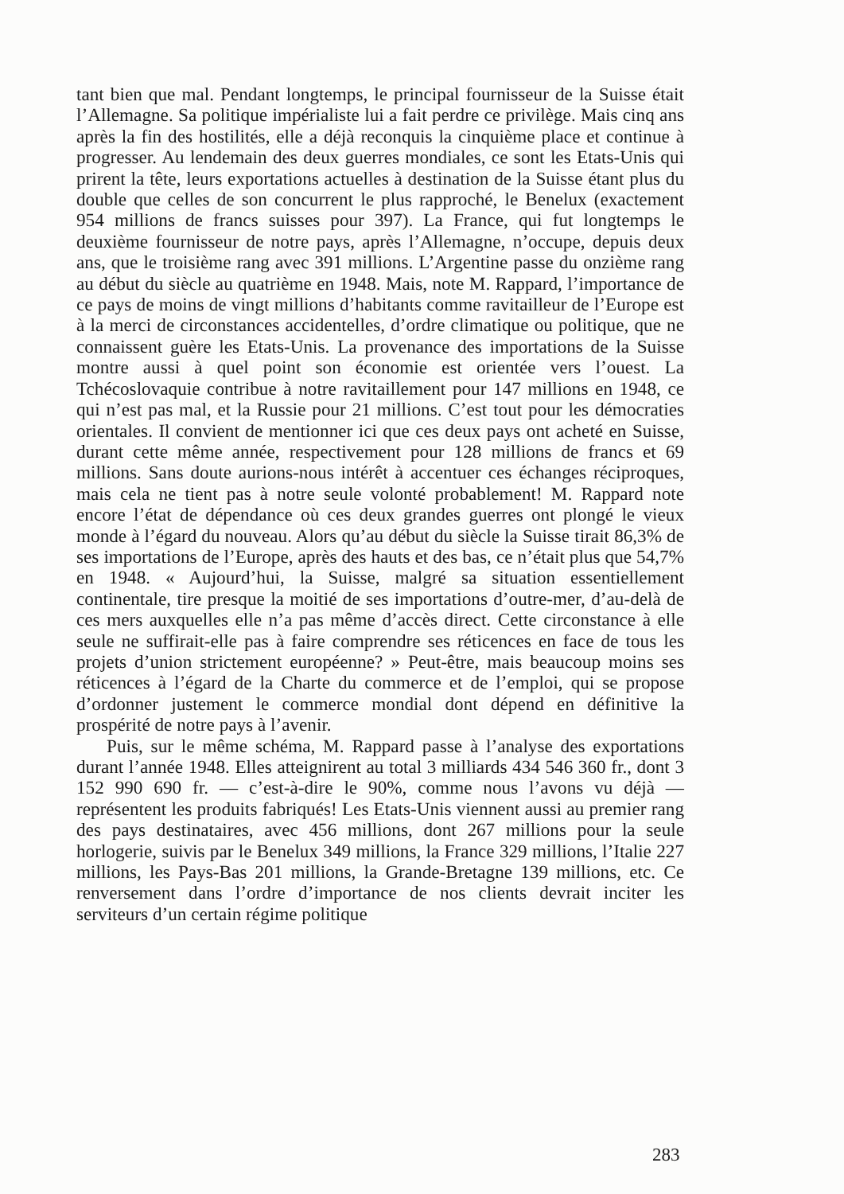tant bien que mal. Pendant longtemps, le principal fournisseur de la Suisse était l’Allemagne. Sa politique impérialiste lui a fait perdre ce privilège. Mais cinq ans après la fin des hostilités, elle a déjà reconquis la cinquième place et continue à progresser. Au lendemain des deux guerres mondiales, ce sont les Etats-Unis qui prirent la tête, leurs exportations actuelles à destination de la Suisse étant plus du double que celles de son concurrent le plus rapproché, le Benelux (exactement 954 millions de francs suisses pour 397). La France, qui fut longtemps le deuxième fournisseur de notre pays, après l’Allemagne, n’occupe, depuis deux ans, que le troisième rang avec 391 millions. L’Argentine passe du onzième rang au début du siècle au quatrième en 1948. Mais, note M. Rappard, l’importance de ce pays de moins de vingt millions d’habitants comme ravitailleur de l’Europe est à la merci de circonstances accidentelles, d’ordre climatique ou politique, que ne connaissent guère les Etats-Unis. La provenance des importations de la Suisse montre aussi à quel point son économie est orientée vers l’ouest. La Tchécoslovaquie contribue à notre ravitaillement pour 147 millions en 1948, ce qui n’est pas mal, et la Russie pour 21 millions. C’est tout pour les démocraties orientales. Il convient de mentionner ici que ces deux pays ont acheté en Suisse, durant cette même année, respectivement pour 128 millions de francs et 69 millions. Sans doute aurions-nous intérêt à accentuer ces échanges réciproques, mais cela ne tient pas à notre seule volonté probablement! M. Rappard note encore l’état de dépendance où ces deux grandes guerres ont plongé le vieux monde à l’égard du nouveau. Alors qu’au début du siècle la Suisse tirait 86,3% de ses importations de l’Europe, après des hauts et des bas, ce n’était plus que 54,7% en 1948. « Aujourd’hui, la Suisse, malgré sa situation essentiellement continentale, tire presque la moitié de ses importations d’outre-mer, d’au-delà de ces mers auxquelles elle n’a pas même d’accès direct. Cette circonstance à elle seule ne suffirait-elle pas à faire comprendre ses réticences en face de tous les projets d’union strictement européenne? » Peut-être, mais beaucoup moins ses réticences à l’égard de la Charte du commerce et de l’emploi, qui se propose d’ordonner justement le commerce mondial dont dépend en définitive la prospérité de notre pays à l’avenir.
Puis, sur le même schéma, M. Rappard passe à l’analyse des exportations durant l’année 1948. Elles atteignirent au total 3 milliards 434 546 360 fr., dont 3 152 990 690 fr. — c’est-à-dire le 90%, comme nous l’avons vu déjà — représentent les produits fabriqués! Les Etats-Unis viennent aussi au premier rang des pays destinataires, avec 456 millions, dont 267 millions pour la seule horlogerie, suivis par le Benelux 349 millions, la France 329 millions, l’Italie 227 millions, les Pays-Bas 201 millions, la Grande-Bretagne 139 millions, etc. Ce renversement dans l’ordre d’importance de nos clients devrait inciter les serviteurs d’un certain régime politique
283